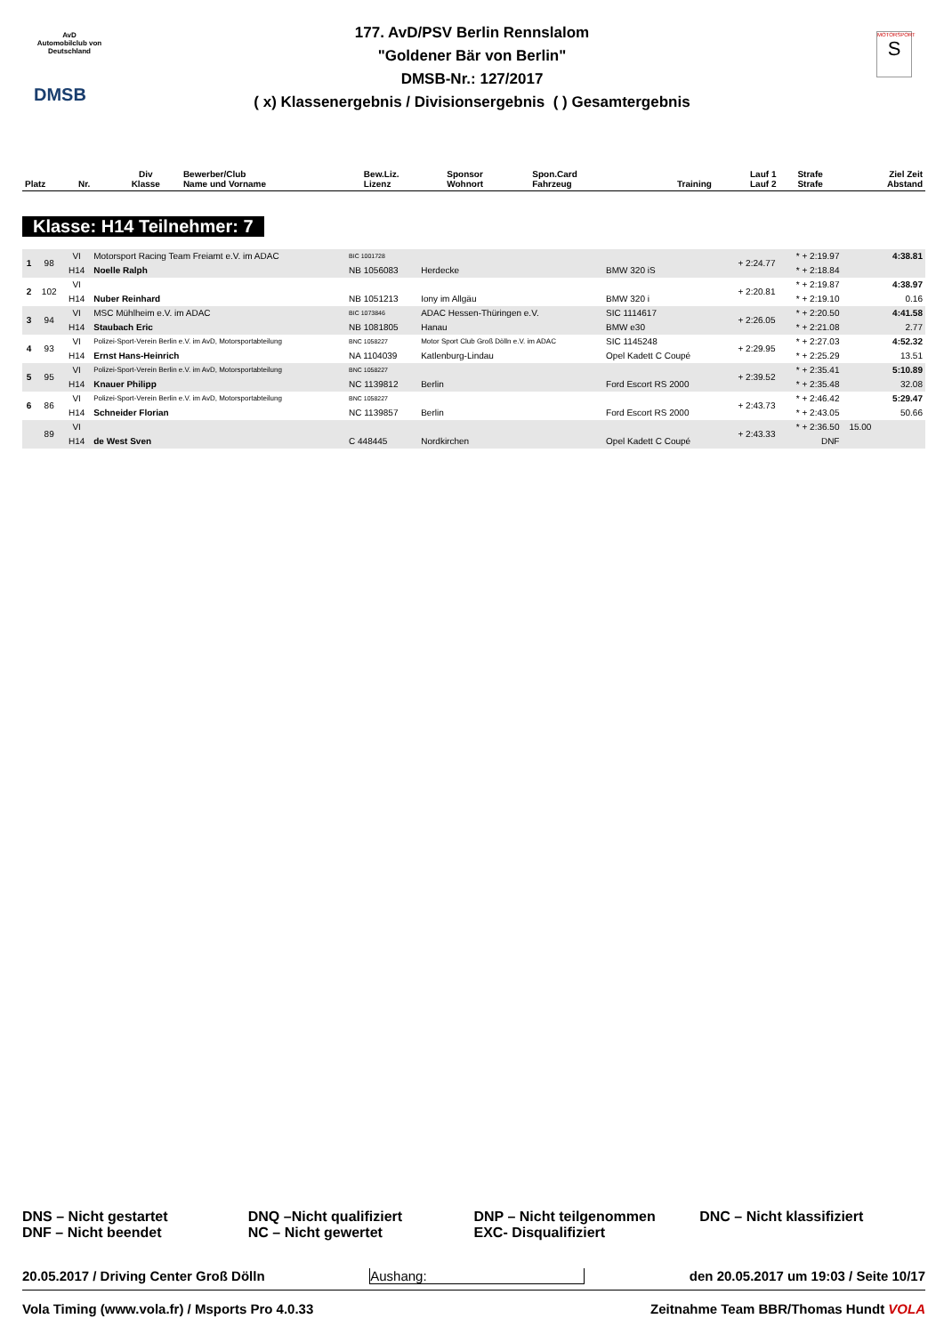AvD
Automobilclub von Deutschland
DMSB
MOTORSPORT
S
177. AvD/PSV Berlin Rennslalom
"Goldener Bär von Berlin"
DMSB-Nr.: 127/2017
( x) Klassenergebnis / Divisionsergebnis ( ) Gesamtergebnis
| Platz | Nr. | Div Klasse | Bewerber/Club Name und Vorname | Bew.Liz. Lizenz | Sponsor Wohnort | Spon.Card Fahrzeug | Training | Lauf 1 Lauf 2 | Strafe Strafe | Ziel Zeit Abstand |
| --- | --- | --- | --- | --- | --- | --- | --- | --- | --- | --- |
Klasse: H14 Teilnehmer: 7
| 1 | 98 | VI | Motorsport Racing Team Freiamt e.V. im ADAC | BIC 1001728 | | | + 2:24.77 | * + 2:19.97 | | 4:38.81 |
| | | H14 | Noelle Ralph | NB 1056083 | Herdecke | BMW 320 iS | | * + 2:18.84 | | |
| 2 | 102 | VI | | | | | + 2:20.81 | * + 2:19.87 | | 4:38.97 |
| | | H14 | Nuber Reinhard | NB 1051213 | Iony im Allgäu | BMW 320 i | | * + 2:19.10 | | 0.16 |
| 3 | 94 | VI | MSC Mühlheim e.V. im ADAC | BIC 1073846 | ADAC Hessen-Thüringen e.V. | SIC 1114617 | + 2:26.05 | * + 2:20.50 | | 4:41.58 |
| | | H14 | Staubach Eric | NB 1081805 | Hanau | BMW e30 | | * + 2:21.08 | | 2.77 |
| 4 | 93 | VI | Polizei-Sport-Verein Berlin e.V. im AvD, Motorsportabteilung | BNC 1058227 | Motor Sport Club Groß Dölln e.V. im ADAC | SIC 1145248 | + 2:29.95 | * + 2:27.03 | | 4:52.32 |
| | | H14 | Ernst Hans-Heinrich | NA 1104039 | Katlenburg-Lindau | Opel Kadett C Coupé | | * + 2:25.29 | | 13.51 |
| 5 | 95 | VI | Polizei-Sport-Verein Berlin e.V. im AvD, Motorsportabteilung | BNC 1058227 | | | + 2:39.52 | * + 2:35.41 | | 5:10.89 |
| | | H14 | Knauer Philipp | NC 1139812 | Berlin | Ford Escort RS 2000 | | * + 2:35.48 | | 32.08 |
| 6 | 86 | VI | Polizei-Sport-Verein Berlin e.V. im AvD, Motorsportabteilung | BNC 1058227 | | | + 2:43.73 | * + 2:46.42 | | 5:29.47 |
| | | H14 | Schneider Florian | NC 1139857 | Berlin | Ford Escort RS 2000 | | * + 2:43.05 | | 50.66 |
| | 89 | VI | | | | | + 2:43.33 | * + 2:36.50 | 15.00 | |
| | | H14 | de West Sven | C 448445 | Nordkirchen | Opel Kadett C Coupé | | DNF | | |
DNS – Nicht gestartet
DNF – Nicht beendet
DNQ –Nicht qualifiziert
NC – Nicht gewertet
DNP – Nicht teilgenommen
EXC- Disqualifiziert
DNC – Nicht klassifiziert
20.05.2017 / Driving Center Groß Dölln Aushang: den 20.05.2017 um 19:03 / Seite 10/17
Vola Timing (www.vola.fr) / Msports Pro 4.0.33 Zeitnahme Team BBR/Thomas Hundt VOLA